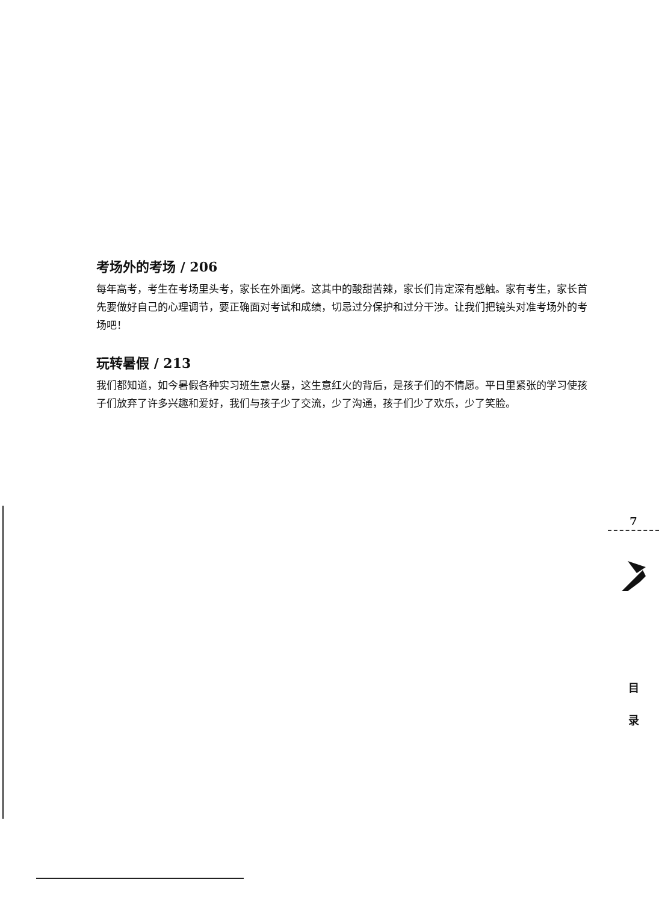考场外的考场 / 206
每年高考，考生在考场里头考，家长在外面烤。这其中的酸甜苦辣，家长们肯定深有感触。家有考生，家长首先要做好自己的心理调节，要正确面对考试和成绩，切忌过分保护和过分干涉。让我们把镜头对准考场外的考场吧！
玩转暑假 / 213
我们都知道，如今暑假各种实习班生意火暴，这生意红火的背后，是孩子们的不情愿。平日里紧张的学习使孩子们放弃了许多兴趣和爱好，我们与孩子少了交流，少了沟通，孩子们少了欢乐，少了笑脸。
7
目
录